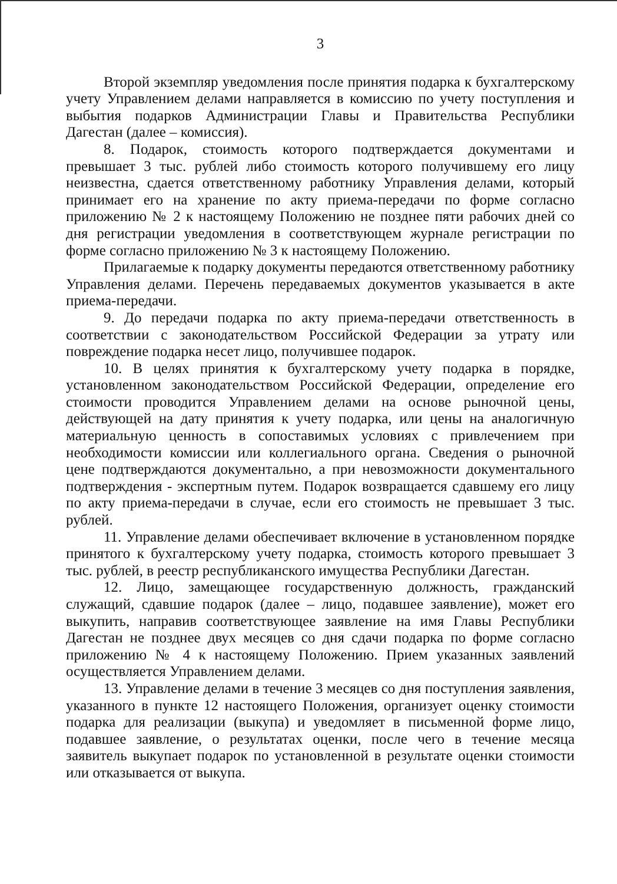3
Второй экземпляр уведомления после принятия подарка к бухгалтерскому учету Управлением делами направляется в комиссию по учету поступления и выбытия подарков Администрации Главы и Правительства Республики Дагестан (далее – комиссия).
8. Подарок, стоимость которого подтверждается документами и превышает 3 тыс. рублей либо стоимость которого получившему его лицу неизвестна, сдается ответственному работнику Управления делами, который принимает его на хранение по акту приема-передачи по форме согласно приложению № 2 к настоящему Положению не позднее пяти рабочих дней со дня регистрации уведомления в соответствующем журнале регистрации по форме согласно приложению № 3 к настоящему Положению.
Прилагаемые к подарку документы передаются ответственному работнику Управления делами. Перечень передаваемых документов указывается в акте приема-передачи.
9. До передачи подарка по акту приема-передачи ответственность в соответствии с законодательством Российской Федерации за утрату или повреждение подарка несет лицо, получившее подарок.
10. В целях принятия к бухгалтерскому учету подарка в порядке, установленном законодательством Российской Федерации, определение его стоимости проводится Управлением делами на основе рыночной цены, действующей на дату принятия к учету подарка, или цены на аналогичную материальную ценность в сопоставимых условиях с привлечением при необходимости комиссии или коллегиального органа. Сведения о рыночной цене подтверждаются документально, а при невозможности документального подтверждения - экспертным путем. Подарок возвращается сдавшему его лицу по акту приема-передачи в случае, если его стоимость не превышает 3 тыс. рублей.
11. Управление делами обеспечивает включение в установленном порядке принятого к бухгалтерскому учету подарка, стоимость которого превышает 3 тыс. рублей, в реестр республиканского имущества Республики Дагестан.
12. Лицо, замещающее государственную должность, гражданский служащий, сдавшие подарок (далее – лицо, подавшее заявление), может его выкупить, направив соответствующее заявление на имя Главы Республики Дагестан не позднее двух месяцев со дня сдачи подарка по форме согласно приложению № 4 к настоящему Положению. Прием указанных заявлений осуществляется Управлением делами.
13. Управление делами в течение 3 месяцев со дня поступления заявления, указанного в пункте 12 настоящего Положения, организует оценку стоимости подарка для реализации (выкупа) и уведомляет в письменной форме лицо, подавшее заявление, о результатах оценки, после чего в течение месяца заявитель выкупает подарок по установленной в результате оценки стоимости или отказывается от выкупа.